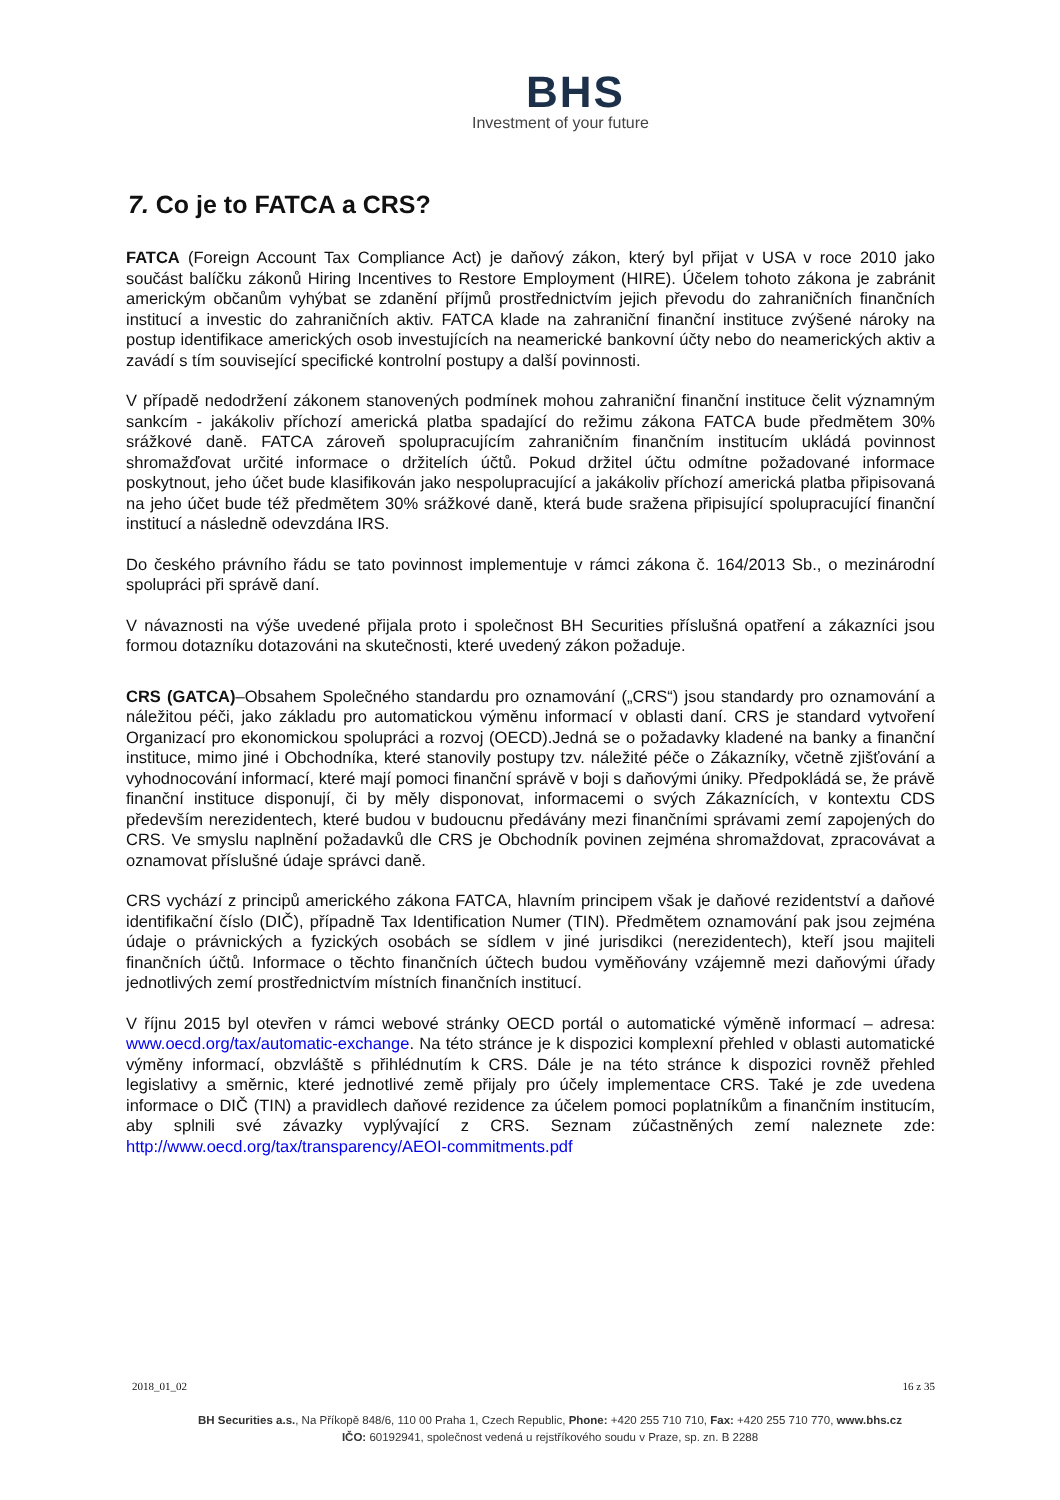BHS
Investment of your future
7. Co je to FATCA a CRS?
FATCA (Foreign Account Tax Compliance Act) je daňový zákon, který byl přijat v USA v roce 2010 jako součást balíčku zákonů Hiring Incentives to Restore Employment (HIRE). Účelem tohoto zákona je zabránit americkým občanům vyhýbat se zdanění příjmů prostřednictvím jejich převodu do zahraničních finančních institucí a investic do zahraničních aktiv. FATCA klade na zahraniční finanční instituce zvýšené nároky na postup identifikace amerických osob investujících na neamerické bankovní účty nebo do neamerických aktiv a zavádí s tím související specifické kontrolní postupy a další povinnosti.
V případě nedodržení zákonem stanovených podmínek mohou zahraniční finanční instituce čelit významným sankcím - jakákoliv příchozí americká platba spadající do režimu zákona FATCA bude předmětem 30% srážkové daně. FATCA zároveň spolupracujícím zahraničním finančním institucím ukládá povinnost shromažďovat určité informace o držitelích účtů. Pokud držitel účtu odmítne požadované informace poskytnout, jeho účet bude klasifikován jako nespolupracující a jakákoliv příchozí americká platba připisovaná na jeho účet bude též předmětem 30% srážkové daně, která bude sražena připisující spolupracující finanční institucí a následně odevzdána IRS.
Do českého právního řádu se tato povinnost implementuje v rámci zákona č. 164/2013 Sb., o mezinárodní spolupráci při správě daní.
V návaznosti na výše uvedené přijala proto i společnost BH Securities příslušná opatření a zákazníci jsou formou dotazníku dotazováni na skutečnosti, které uvedený zákon požaduje.
CRS (GATCA)–Obsahem Společného standardu pro oznamování („CRS“) jsou standardy pro oznamování a náležitou péči, jako základu pro automatickou výměnu informací v oblasti daní. CRS je standard vytvoření Organizací pro ekonomickou spolupráci a rozvoj (OECD).Jedná se o požadavky kladené na banky a finanční instituce, mimo jiné i Obchodníka, které stanovily postupy tzv. náležité péče o Zákazníky, včetně zjišťování a vyhodnocování informací, které mají pomoci finanční správě v boji s daňovými úniky. Předpokládá se, že právě finanční instituce disponují, či by měly disponovat, informacemi o svých Zákaznících, v kontextu CDS především nerezidentech, které budou v budoucnu předávány mezi finančními správami zemí zapojených do CRS. Ve smyslu naplnění požadavků dle CRS je Obchodník povinen zejména shromaždovat, zpracovávat a oznamovat příslušné údaje správci daně.
CRS vychází z principů amerického zákona FATCA, hlavním principem však je daňové rezidentství a daňové identifikační číslo (DIČ), případně Tax Identification Numer (TIN). Předmětem oznamování pak jsou zejména údaje o právnických a fyzických osobách se sídlem v jiné jurisdikci (nerezidentech), kteří jsou majiteli finančních účtů. Informace o těchto finančních účtech budou vyměňovány vzájemně mezi daňovými úřady jednotlivých zemí prostřednictvím místních finančních institucí.
V říjnu 2015 byl otevřen v rámci webové stránky OECD portál o automatické výměně informací – adresa: www.oecd.org/tax/automatic-exchange. Na této stránce je k dispozici komplexní přehled v oblasti automatické výměny informací, obzvláště s přihlédnutím k CRS. Dále je na této stránce k dispozici rovněž přehled legislativy a směrnic, které jednotlivé země přijaly pro účely implementace CRS. Také je zde uvedena informace o DIČ (TIN) a pravidlech daňové rezidence za účelem pomoci poplatníkům a finančním institucím, aby splnili své závazky vyplývající z CRS. Seznam zúčastněných zemí naleznete zde: http://www.oecd.org/tax/transparency/AEOI-commitments.pdf
2018_01_02 16 z 35
BH Securities a.s., Na Příkopě 848/6, 110 00 Praha 1, Czech Republic, Phone: +420 255 710 710, Fax: +420 255 710 770, www.bhs.cz
IČO: 60192941, společnost vedená u rejstříkového soudu v Praze, sp. zn. B 2288